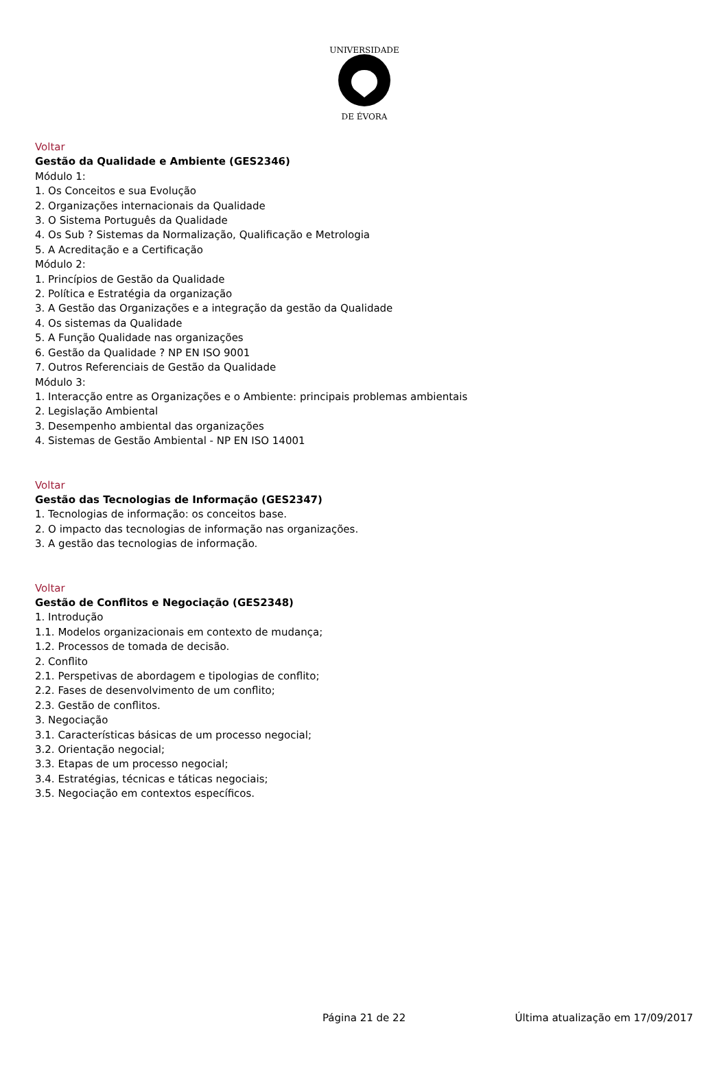UNIVERSIDADE
DE ÉVORA
Voltar
Gestão da Qualidade e Ambiente (GES2346)
Módulo 1:
1. Os Conceitos e sua Evolução
2. Organizações internacionais da Qualidade
3. O Sistema Português da Qualidade
4. Os Sub ? Sistemas da Normalização, Qualificação e Metrologia
5. A Acreditação e a Certificação
Módulo 2:
1. Princípios de Gestão da Qualidade
2. Política e Estratégia da organização
3. A Gestão das Organizações e a integração da gestão da Qualidade
4. Os sistemas da Qualidade
5. A Função Qualidade nas organizações
6. Gestão da Qualidade ? NP EN ISO 9001
7. Outros Referenciais de Gestão da Qualidade
Módulo 3:
1. Interacção entre as Organizações e o Ambiente: principais problemas ambientais
2. Legislação Ambiental
3. Desempenho ambiental das organizações
4. Sistemas de Gestão Ambiental - NP EN ISO 14001
Voltar
Gestão das Tecnologias de Informação (GES2347)
1. Tecnologias de informação: os conceitos base.
2. O impacto das tecnologias de informação nas organizações.
3. A gestão das tecnologias de informação.
Voltar
Gestão de Conflitos e Negociação (GES2348)
1. Introdução
1.1. Modelos organizacionais em contexto de mudança;
1.2. Processos de tomada de decisão.
2. Conflito
2.1. Perspetivas de abordagem e tipologias de conflito;
2.2. Fases de desenvolvimento de um conflito;
2.3. Gestão de conflitos.
3. Negociação
3.1. Características básicas de um processo negocial;
3.2. Orientação negocial;
3.3. Etapas de um processo negocial;
3.4. Estratégias, técnicas e táticas negociais;
3.5. Negociação em contextos específicos.
Página 21 de 22 Última atualização em 17/09/2017